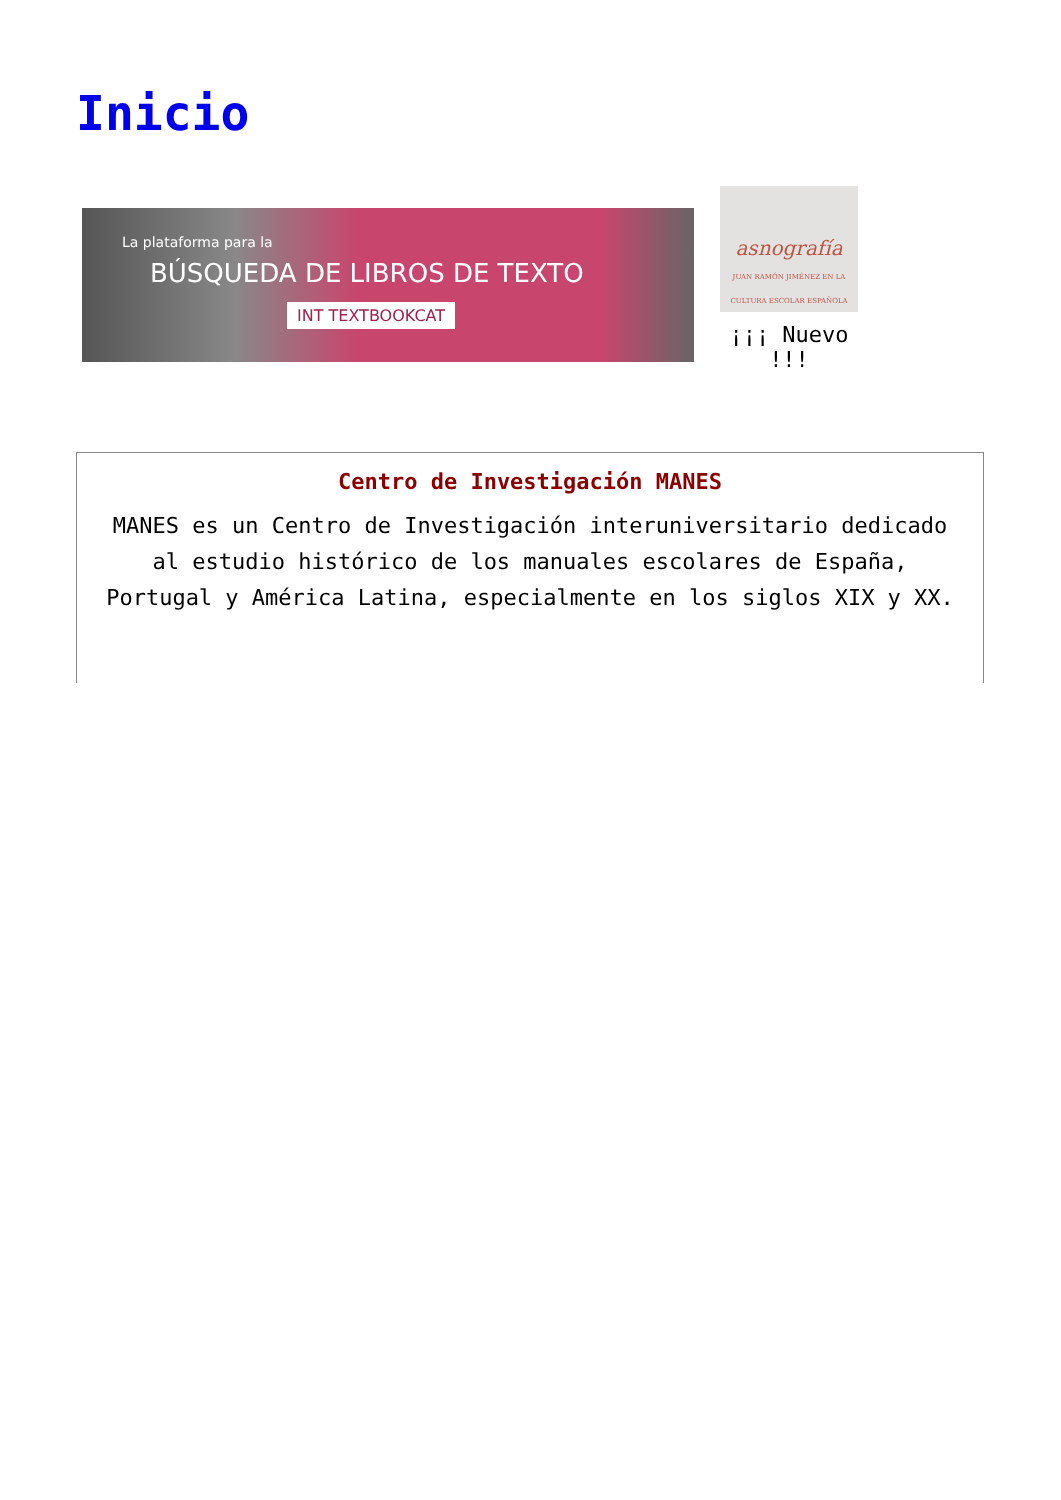Inicio
La plataforma para la
BÚSQUEDA DE LIBROS DE TEXTO
INT TEXTBOOKCAT
asnografía
JUAN RAMÓN JIMÉNEZ EN LA CULTURA ESCOLAR ESPAÑOLA
¡¡¡ Nuevo !!!
Centro de Investigación MANES
MANES es un Centro de Investigación interuniversitario dedicado al estudio histórico de los manuales escolares de España, Portugal y América Latina, especialmente en los siglos XIX y XX.